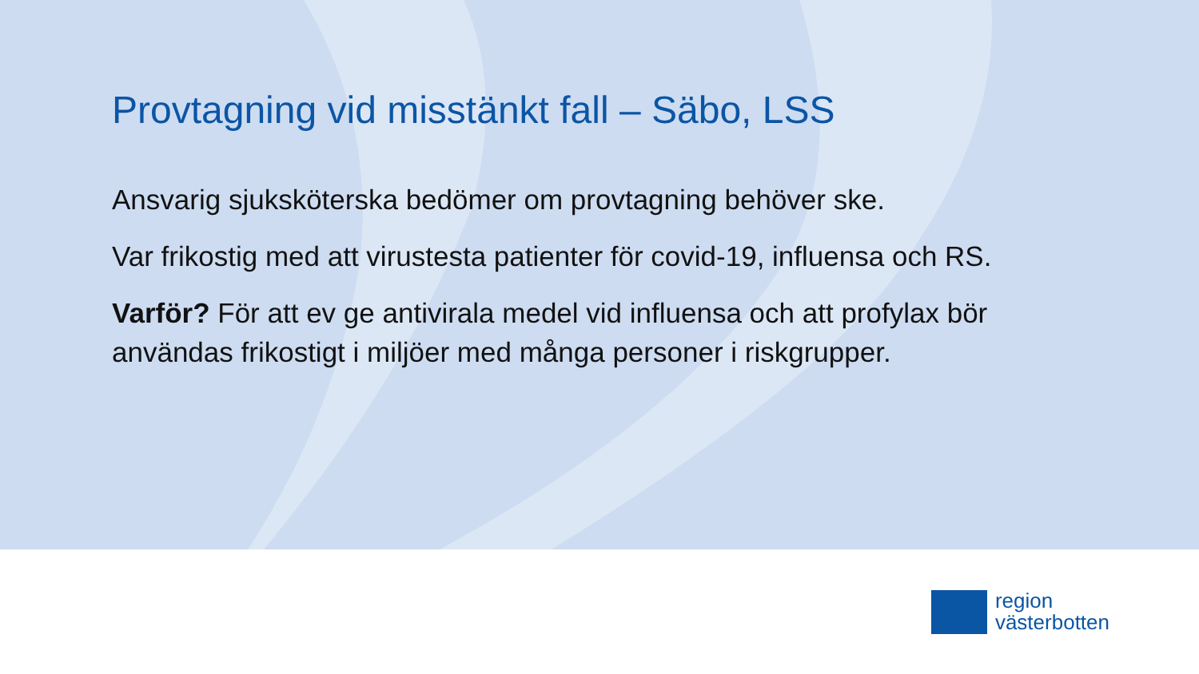Provtagning vid misstänkt fall – Säbo, LSS
Ansvarig sjuksköterska bedömer om provtagning behöver ske.
Var frikostig med att virustesta patienter för covid-19, influensa och RS.
Varför? För att ev ge antivirala medel vid influensa och att profylax bör användas frikostigt i miljöer med många personer i riskgrupper.
region
västerbotten